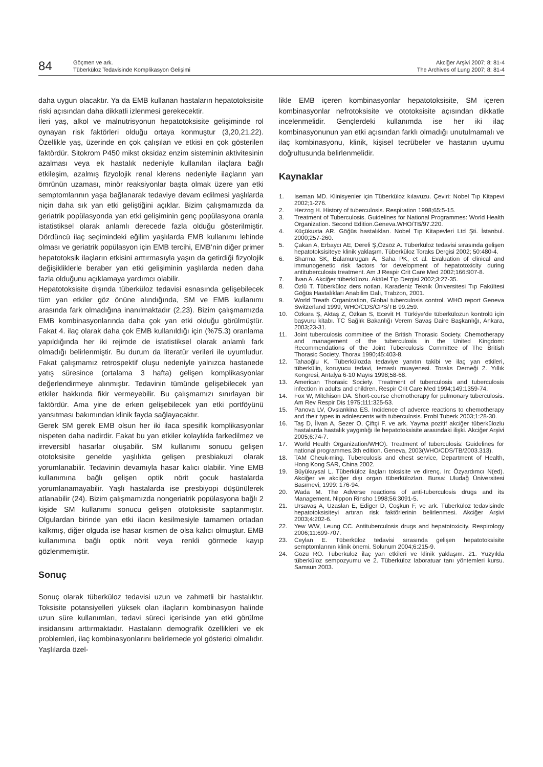84
Göçmen ve ark.
Tüberküloz Tedavisinde Komplikasyon Gelişimi
Akciğer Arşivi 2007; 8: 81-4
The Archives of Lung 2007; 8: 81-4
daha uygun olacaktır. Ya da EMB kullanan hastaların hepatotoksisite riski açısından daha dikkatli izlenmesi gerekecektir.
İleri yaş, alkol ve malnutrisyonun hepatotoksisite gelişiminde rol oynayan risk faktörleri olduğu ortaya konmuştur (3,20,21,22). Özellikle yaş, üzerinde en çok çalışılan ve etkisi en çok gösterilen faktördür. Sitokrom P450 mikst oksidaz enzim sisteminin aktivitesinin azalması veya ek hastalık nedeniyle kullanılan ilaçlara bağlı etkileşim, azalmış fizyolojik renal klerens nedeniyle ilaçların yarı ömrünün uzaması, minör reaksiyonlar başta olmak üzere yan etki semptomlarının yaşa bağlanarak tedaviye devam edilmesi yaşlılarda niçin daha sık yan etki geliştiğini açıklar. Bizim çalışmamızda da geriatrik popülasyonda yan etki gelişiminin genç popülasyona oranla istatistiksel olarak anlamlı derecede fazla olduğu gösterilmiştir. Dördüncü ilaç seçimindeki eğilim yaşlılarda EMB kullanımı lehinde olması ve geriatrik popülasyon için EMB tercihi, EMB’nin diğer primer hepatotoksik ilaçların etkisini arttırmasıyla yaşın da getirdiği fizyolojik değişikliklerle beraber yan etki gelişiminin yaşlılarda neden daha fazla olduğunu açıklamaya yardımcı olabilir.
Hepatotoksisite dışında tüberküloz tedavisi esnasında gelişebilecek tüm yan etkiler göz önüne alındığında, SM ve EMB kullanımı arasında fark olmadığına inanılmaktadır (2,23). Bizim çalışmamızda EMB kombinasyonlarında daha çok yan etki olduğu görülmüştür. Fakat 4. ilaç olarak daha çok EMB kullanıldığı için (%75.3) oranlama yapıldığında her iki rejimde de istatistiksel olarak anlamlı fark olmadığı belirlenmiştir. Bu durum da literatür verileri ile uyumludur. Fakat çalışmamız retrospektif oluşu nedeniyle yalnızca hastanede yatış süresince (ortalama 3 hafta) gelişen komplikasyonlar değerlendirmeye alınmıştır. Tedavinin tümünde gelişebilecek yan etkiler hakkında fikir vermeyebilir. Bu çalışmamızı sınırlayan bir faktördür. Ama yine de erken gelişebilecek yan etki portföyünü yansıtması bakımından klinik fayda sağlayacaktır.
Gerek SM gerek EMB olsun her iki ilaca spesifik komplikasyonlar nispeten daha nadirdir. Fakat bu yan etkiler kolaylıkla farkedilmez ve irreversibl hasarlar oluşabilir. SM kullanımı sonucu gelişen ototoksisite genelde yaşlılıkta gelişen presbiakuzi olarak yorumlanabilir. Tedavinin devamıyla hasar kalıcı olabilir. Yine EMB kullanımına bağlı gelişen optik nörit çocuk hastalarda yorumlanamayabilir. Yaşlı hastalarda ise presbiyopi düşünülerek atlanabilir (24). Bizim çalışmamızda nongeriatrik popülasyona bağlı 2 kişide SM kullanımı sonucu gelişen ototoksisite saptanmıştır. Olgulardan birinde yan etki ilacın kesilmesiyle tamamen ortadan kalkmış, diğer olguda ise hasar kısmen de olsa kalıcı olmuştur. EMB kullanımına bağlı optik nörit veya renkli görmede kayıp gözlenmemiştir.
Sonuç
Sonuç olarak tüberküloz tedavisi uzun ve zahmetli bir hastalıktır. Toksisite potansiyelleri yüksek olan ilaçların kombinasyon halinde uzun süre kullanımları, tedavi süreci içerisinde yan etki görülme insidansını arttırmaktadır. Hastaların demografik özellikleri ve ek problemleri, ilaç kombinasyonlarını belirlemede yol gösterici olmalıdır. Yaşlılarda özel-
likle EMB içeren kombinasyonlar hepatotoksisite, SM içeren kombinasyonlar nefrotoksisite ve ototoksisite açısından dikkatle incelenmelidir. Gençlerdeki kullanımda ise her iki ilaç kombinasyonunun yan etki açısından farklı olmadığı unutulmamalı ve ilaç kombinasyonu, klinik, kişisel tecrübeler ve hastanın uyumu doğrultusunda belirlenmelidir.
Kaynaklar
1. Iseman MD. Klinisyenler için Tüberküloz kılavuzu. Çeviri: Nobel Tıp Kitapevi 2002;1-276.
2. Herzog H. History of tuberculosis. Respiration 1998;65:5-15.
3. Treatment of Tuberculosis. Guidelines for National Programmes: World Health Organization. Second Edition.Geneva.WHO/TB/97.220.
4. Küçükusta AR. Göğüs hastalıkları. Nobel Tıp Kitapevleri Ltd Şti. İstanbul. 2000;257-260.
5. Çakan A, Erbaycı AE, Dereli Ş,Özsöz A. Tüberküloz tedavisi sırasında gelişen hepatotoksisiteye klinik yaklaşım. Tüberküloz Toraks Dergisi 2002; 50:480-4.
6. Sharma SK, Balamurugan A, Saha PK, et al. Evaluation of clinical and immunogenetic risk factors for development of hepatotoxicity during antituberculosis treatment. Am J Respir Crit Care Med 2002;166:907-8.
7. İlvan A. Akciğer tüberkülozu. Aktüel Tıp Dergisi 2002;3:27-35.
8. Özlü T. Tüberküloz ders notları. Karadeniz Teknik Üniversitesi Tıp Fakültesi Göğüs Hastalıkları Anabilim Dalı, Trabzon, 2001.
9. World Treath Organization, Global tuberculosis control. WHO report Geneva Switzerland 1999, WHO/CDS/CPS/TB 99.259.
10. Özkara Ş, Aktaş Z, Özkan S, Ecevit H. Türkiye’de tüberkülozun kontrolü için başvuru kitabı. TC Sağlık Bakanlığı Verem Savaş Daire Başkanlığı, Ankara, 2003;23-31.
11. Joint tuberculosis committee of the British Thorasic Society. Chemotherapy and management of the tuberculosis in the United Kingdom: Recommendations of the Joint Tuberculosis Committee of The British Thorasic Society. Thorax 1990;45:403-8.
12. Tahaoğlu K. Tüberkülozda tedaviye yanıtın takibi ve ilaç yan etkileri, tüberkülin, koruyucu tedavi, temaslı muayenesi. Toraks Derneği 2. Yıllık Kongresi, Antalya 6-10 Mayıs 1998;58-68.
13. American Thorasic Society. Treatment of tuberculosis and tuberculosis infection in adults and children. Respir Crit Care Med 1994;149:1359-74.
14. Fox W, Mitchison DA. Short-course chemotherapy for pulmonary tuberculosis. Am Rev Respir Dis 1975;111:325-53.
15. Panova LV, Ovsiankina ES. Incidence of adverce reactions to chemotherapy and their types in adolescents with tuberculosis. Probl Tuberk 2003;1:28-30.
16. Taş D, İlvan A, Sezer O, Çiftçi F. ve ark. Yayma pozitif akciğer tüberkülozlu hastalarda hastalık yaygınlığı ile hepatotoksisite arasındaki ilişki. Akciğer Arşivi 2005;6:74-7.
17. World Health Organization/WHO). Treatment of tuberculosis: Guidelines for national programmes.3th edition. Geneva, 2003(WHO/CDS/TB/2003.313).
18. TAM Cheuk-ming. Tuberculosis and chest service, Department of Health, Hong Kong SAR, China 2002.
19. Büyükuysal L. Tüberküloz ilaçları toksisite ve direnç. In: Özyardımcı N(ed). Akciğer ve akciğer dışı organ tüberkülozları. Bursa: Uludağ Üniversitesi Basımevi, 1999: 176-94.
20. Wada M. The Adverse reactions of anti-tuberculosis drugs and its Management. Nippon Rinsho 1998;56:3091-5.
21. Ursavaş A, Uzaslan E, Ediger D, Coşkun F, ve ark. Tüberküloz tedavisinde hepatotoksisiteyi artıran risk faktörlerinin belirlenmesi. Akciğer Arşivi 2003;4:202-6.
22. Yew WW, Leung CC. Antituberculosis drugs and hepatotoxicity. Respirology 2006;11:699-707.
23. Ceylan E. Tüberküloz tedavisi sırasında gelişen hepatotoksisite semptomlarının klinik önemi. Solunum 2004;6:215-9.
24. Gözü RO. Tüberküloz ilaç yan etkileri ve klinik yaklaşım. 21. Yüzyılda tüberküloz sempozyumu ve 2. Tüberküloz laboratuar tanı yöntemleri kursu. Samsun 2003.